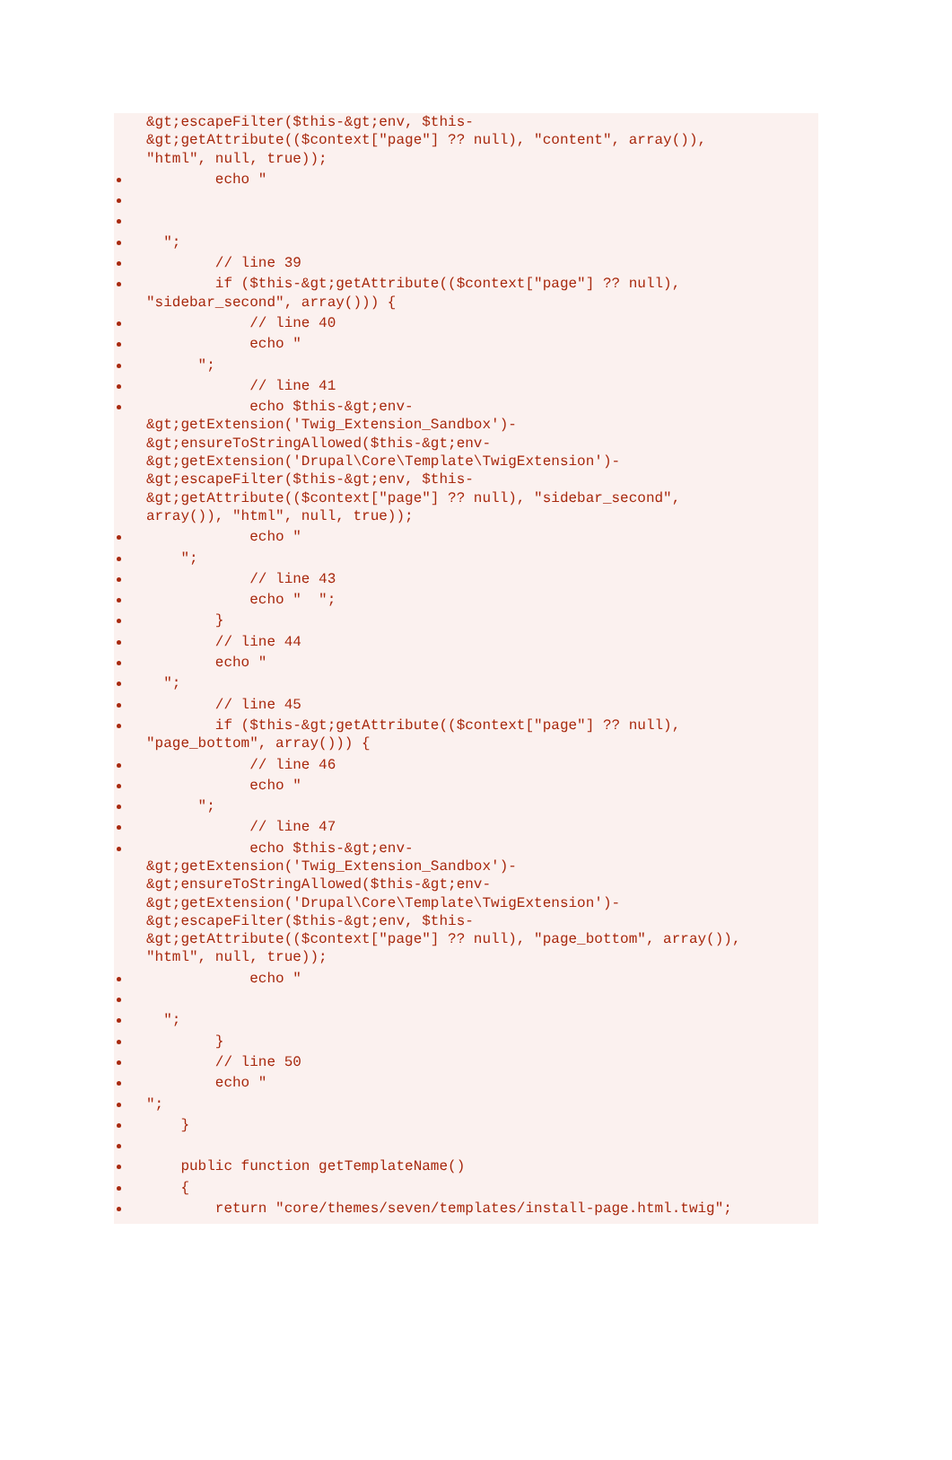&gt;escapeFilter($this-&gt;env, $this- &gt;getAttribute(($context["page"] ?? null), "content", array()), "html", null, true));
echo "
";
// line 39
if ($this-&gt;getAttribute(($context["page"] ?? null), "sidebar_second", array())) {
// line 40
echo "
";
// line 41
echo $this-&gt;env- &gt;getExtension('Twig_Extension_Sandbox')- &gt;ensureToStringAllowed($this-&gt;env- &gt;getExtension('Drupal\Core\Template\TwigExtension')- &gt;escapeFilter($this-&gt;env, $this- &gt;getAttribute(($context["page"] ?? null), "sidebar_second", array()), "html", null, true));
echo "
";
// line 43
echo " ";
}
// line 44
echo "
";
// line 45
if ($this-&gt;getAttribute(($context["page"] ?? null), "page_bottom", array())) {
// line 46
echo "
";
// line 47
echo $this-&gt;env- &gt;getExtension('Twig_Extension_Sandbox')- &gt;ensureToStringAllowed($this-&gt;env- &gt;getExtension('Drupal\Core\Template\TwigExtension')- &gt;escapeFilter($this-&gt;env, $this- &gt;getAttribute(($context["page"] ?? null), "page_bottom", array()), "html", null, true));
echo "
";
}
// line 50
echo "
";
}
public function getTemplateName()
{
return "core/themes/seven/templates/install-page.html.twig";